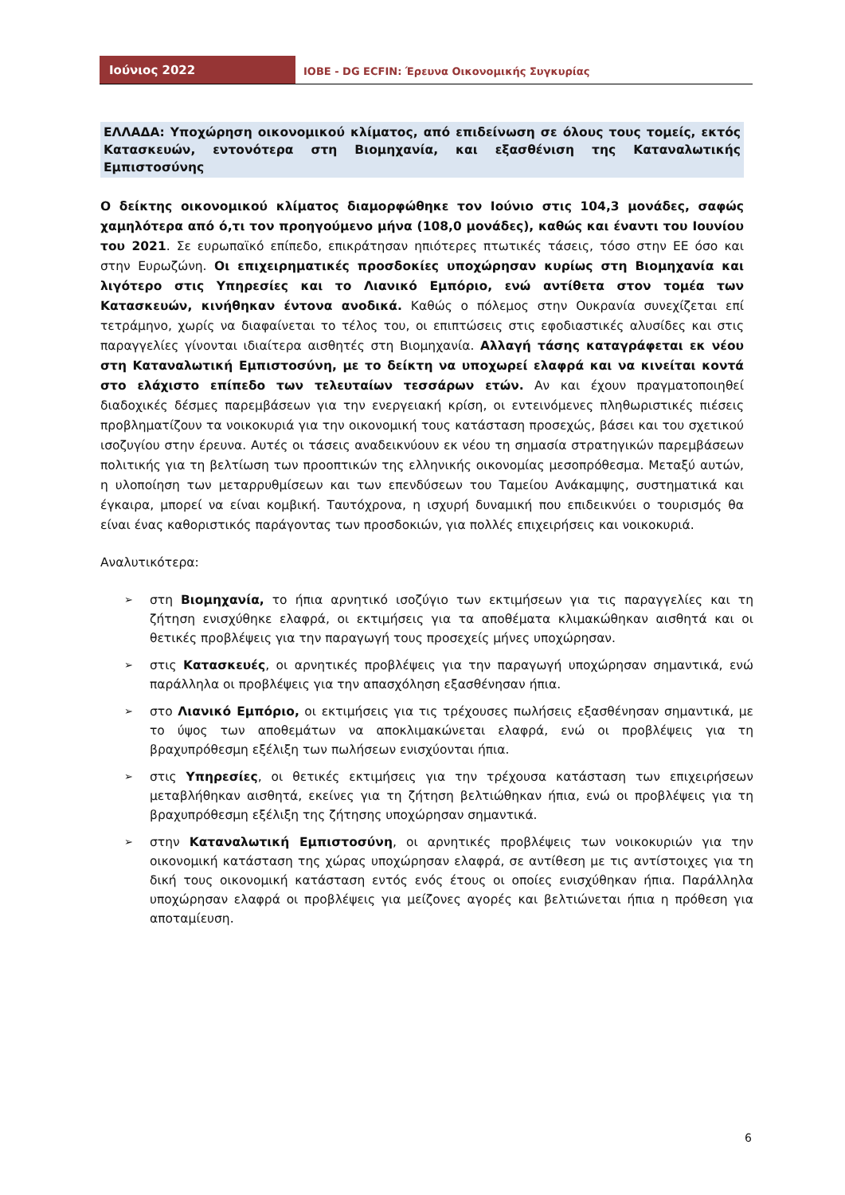Ιούνιος 2022
IOBE - DG ECFIN: Έρευνα Οικονομικής Συγκυρίας
ΕΛΛΑΔΑ: Υποχώρηση οικονομικού κλίματος, από επιδείνωση σε όλους τους τομείς, εκτός Κατασκευών, εντονότερα στη Βιομηχανία, και εξασθένιση της Καταναλωτικής Εμπιστοσύνης
Ο δείκτης οικονομικού κλίματος διαμορφώθηκε τον Ιούνιο στις 104,3 μονάδες, σαφώς χαμηλότερα από ό,τι τον προηγούμενο μήνα (108,0 μονάδες), καθώς και έναντι του Ιουνίου του 2021. Σε ευρωπαϊκό επίπεδο, επικράτησαν ηπιότερες πτωτικές τάσεις, τόσο στην ΕΕ όσο και στην Ευρωζώνη. Οι επιχειρηματικές προσδοκίες υποχώρησαν κυρίως στη Βιομηχανία και λιγότερο στις Υπηρεσίες και το Λιανικό Εμπόριο, ενώ αντίθετα στον τομέα των Κατασκευών, κινήθηκαν έντονα ανοδικά. Καθώς ο πόλεμος στην Ουκρανία συνεχίζεται επί τετράμηνο, χωρίς να διαφαίνεται το τέλος του, οι επιπτώσεις στις εφοδιαστικές αλυσίδες και στις παραγγελίες γίνονται ιδιαίτερα αισθητές στη Βιομηχανία. Αλλαγή τάσης καταγράφεται εκ νέου στη Καταναλωτική Εμπιστοσύνη, με το δείκτη να υποχωρεί ελαφρά και να κινείται κοντά στο ελάχιστο επίπεδο των τελευταίων τεσσάρων ετών. Αν και έχουν πραγματοποιηθεί διαδοχικές δέσμες παρεμβάσεων για την ενεργειακή κρίση, οι εντεινόμενες πληθωριστικές πιέσεις προβληματίζουν τα νοικοκυριά για την οικονομική τους κατάσταση προσεχώς, βάσει και του σχετικού ισοζυγίου στην έρευνα. Αυτές οι τάσεις αναδεικνύουν εκ νέου τη σημασία στρατηγικών παρεμβάσεων πολιτικής για τη βελτίωση των προοπτικών της ελληνικής οικονομίας μεσοπρόθεσμα. Μεταξύ αυτών, η υλοποίηση των μεταρρυθμίσεων και των επενδύσεων του Ταμείου Ανάκαμψης, συστηματικά και έγκαιρα, μπορεί να είναι κομβική. Ταυτόχρονα, η ισχυρή δυναμική που επιδεικνύει ο τουρισμός θα είναι ένας καθοριστικός παράγοντας των προσδοκιών, για πολλές επιχειρήσεις και νοικοκυριά.
Αναλυτικότερα:
➢ στη Βιομηχανία, το ήπια αρνητικό ισοζύγιο των εκτιμήσεων για τις παραγγελίες και τη ζήτηση ενισχύθηκε ελαφρά, οι εκτιμήσεις για τα αποθέματα κλιμακώθηκαν αισθητά και οι θετικές προβλέψεις για την παραγωγή τους προσεχείς μήνες υποχώρησαν.
➢ στις Κατασκευές, οι αρνητικές προβλέψεις για την παραγωγή υποχώρησαν σημαντικά, ενώ παράλληλα οι προβλέψεις για την απασχόληση εξασθένησαν ήπια.
➢ στο Λιανικό Εμπόριο, οι εκτιμήσεις για τις τρέχουσες πωλήσεις εξασθένησαν σημαντικά, με το ύψος των αποθεμάτων να αποκλιμακώνεται ελαφρά, ενώ οι προβλέψεις για τη βραχυπρόθεσμη εξέλιξη των πωλήσεων ενισχύονται ήπια.
➢ στις Υπηρεσίες, οι θετικές εκτιμήσεις για την τρέχουσα κατάσταση των επιχειρήσεων μεταβλήθηκαν αισθητά, εκείνες για τη ζήτηση βελτιώθηκαν ήπια, ενώ οι προβλέψεις για τη βραχυπρόθεσμη εξέλιξη της ζήτησης υποχώρησαν σημαντικά.
➢ στην Καταναλωτική Εμπιστοσύνη, οι αρνητικές προβλέψεις των νοικοκυριών για την οικονομική κατάσταση της χώρας υποχώρησαν ελαφρά, σε αντίθεση με τις αντίστοιχες για τη δική τους οικονομική κατάσταση εντός ενός έτους οι οποίες ενισχύθηκαν ήπια. Παράλληλα υποχώρησαν ελαφρά οι προβλέψεις για μείζονες αγορές και βελτιώνεται ήπια η πρόθεση για αποταμίευση.
6